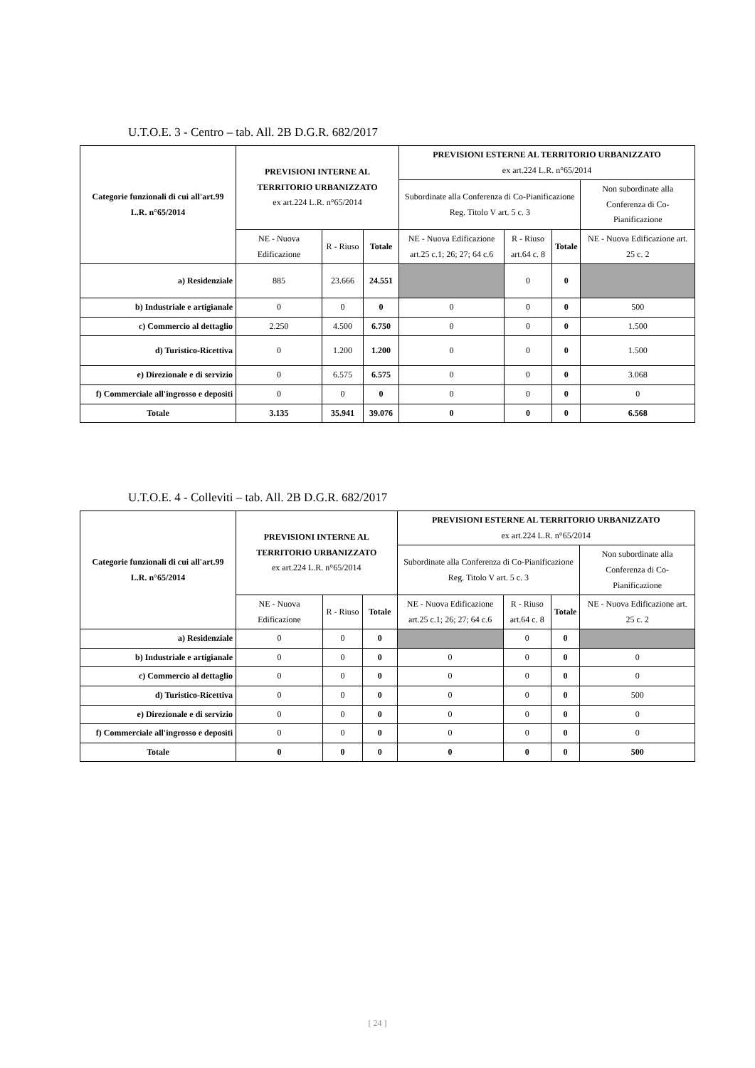U.T.O.E. 3 - Centro – tab. All. 2B D.G.R. 682/2017
| Categorie funzionali di cui all'art.99 L.R. n°65/2014 | PREVISIONI INTERNE AL TERRITORIO URBANIZZATO ex art.224 L.R. n°65/2014 | | | PREVISIONI ESTERNE AL TERRITORIO URBANIZZATO ex art.224 L.R. n°65/2014 | | | |
| --- | --- | --- | --- | --- | --- | --- | --- |
| | | | | Subordinate alla Conferenza di Co-Pianificazione Reg. Titolo V art. 5 c. 3 | | | Non subordinate alla Conferenza di Co-Pianificazione |
| | NE - Nuova Edificazione | R - Riuso | Totale | NE - Nuova Edificazione art.25 c.1; 26; 27; 64 c.6 | R - Riuso art.64 c. 8 | Totale | NE - Nuova Edificazione art. 25 c. 2 |
| a) Residenziale | 885 | 23.666 | 24.551 | | 0 | 0 | |
| b) Industriale e artigianale | 0 | 0 | 0 | 0 | 0 | 0 | 500 |
| c) Commercio al dettaglio | 2.250 | 4.500 | 6.750 | 0 | 0 | 0 | 1.500 |
| d) Turistico-Ricettiva | 0 | 1.200 | 1.200 | 0 | 0 | 0 | 1.500 |
| e) Direzionale e di servizio | 0 | 6.575 | 6.575 | 0 | 0 | 0 | 3.068 |
| f) Commerciale all'ingrosso e depositi | 0 | 0 | 0 | 0 | 0 | 0 | 0 |
| Totale | 3.135 | 35.941 | 39.076 | 0 | 0 | 0 | 6.568 |
U.T.O.E. 4 - Colleviti – tab. All. 2B D.G.R. 682/2017
| Categorie funzionali di cui all'art.99 L.R. n°65/2014 | PREVISIONI INTERNE AL TERRITORIO URBANIZZATO ex art.224 L.R. n°65/2014 | | | PREVISIONI ESTERNE AL TERRITORIO URBANIZZATO ex art.224 L.R. n°65/2014 | | | |
| --- | --- | --- | --- | --- | --- | --- | --- |
| | | | | Subordinate alla Conferenza di Co-Pianificazione Reg. Titolo V art. 5 c. 3 | | | Non subordinate alla Conferenza di Co-Pianificazione |
| | NE - Nuova Edificazione | R - Riuso | Totale | NE - Nuova Edificazione art.25 c.1; 26; 27; 64 c.6 | R - Riuso art.64 c. 8 | Totale | NE - Nuova Edificazione art. 25 c. 2 |
| a) Residenziale | 0 | 0 | 0 | | 0 | 0 | |
| b) Industriale e artigianale | 0 | 0 | 0 | 0 | 0 | 0 | 0 |
| c) Commercio al dettaglio | 0 | 0 | 0 | 0 | 0 | 0 | 0 |
| d) Turistico-Ricettiva | 0 | 0 | 0 | 0 | 0 | 0 | 500 |
| e) Direzionale e di servizio | 0 | 0 | 0 | 0 | 0 | 0 | 0 |
| f) Commerciale all'ingrosso e depositi | 0 | 0 | 0 | 0 | 0 | 0 | 0 |
| Totale | 0 | 0 | 0 | 0 | 0 | 0 | 500 |
[ 24 ]